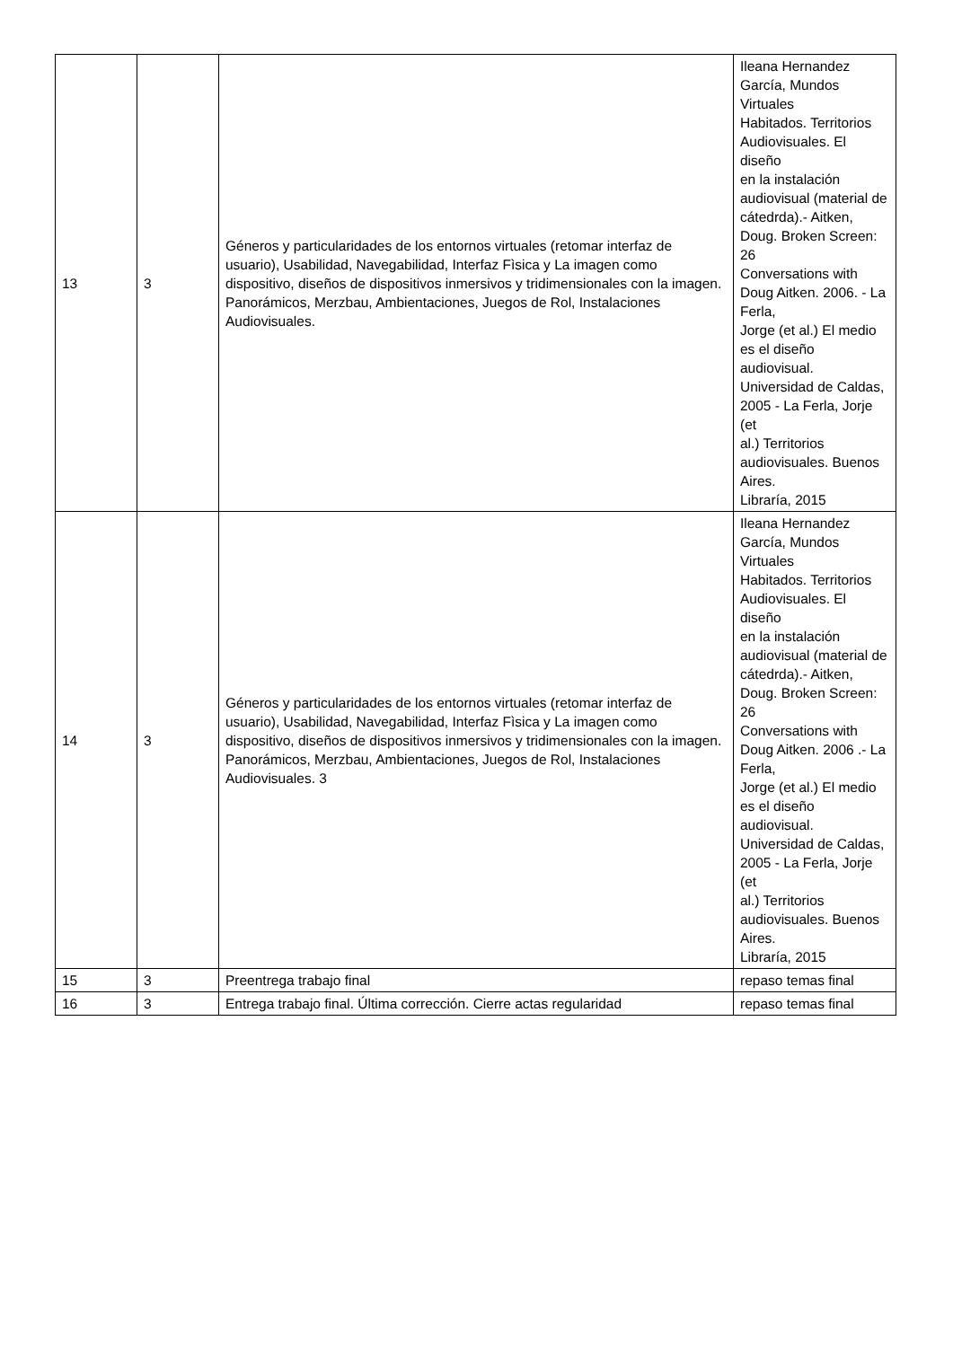| 13 | 3 | Géneros y particularidades de los entornos virtuales (retomar interfaz de usuario), Usabilidad, Navegabilidad, Interfaz Fìsica y La imagen como dispositivo, diseños de dispositivos inmersivos y tridimensionales con la imagen. Panorámicos, Merzbau, Ambientaciones, Juegos de Rol, Instalaciones Audiovisuales. | Ileana Hernandez García, Mundos Virtuales Habitados. Territorios Audiovisuales. El diseño en la instalación audiovisual (material de cátedrda).- Aitken, Doug. Broken Screen: 26 Conversations with Doug Aitken. 2006. - La Ferla, Jorge (et al.) El medio es el diseño audiovisual. Universidad de Caldas, 2005 - La Ferla, Jorje (et al.) Territorios audiovisuales. Buenos Aires. Libraría, 2015 |
| 14 | 3 | Géneros y particularidades de los entornos virtuales (retomar interfaz de usuario), Usabilidad, Navegabilidad, Interfaz Fìsica y La imagen como dispositivo, diseños de dispositivos inmersivos y tridimensionales con la imagen. Panorámicos, Merzbau, Ambientaciones, Juegos de Rol, Instalaciones Audiovisuales. 3 | Ileana Hernandez García, Mundos Virtuales Habitados. Territorios Audiovisuales. El diseño en la instalación audiovisual (material de cátedrda).- Aitken, Doug. Broken Screen: 26 Conversations with Doug Aitken. 2006 .- La Ferla, Jorge (et al.) El medio es el diseño audiovisual. Universidad de Caldas, 2005 - La Ferla, Jorje (et al.) Territorios audiovisuales. Buenos Aires. Libraría, 2015 |
| 15 | 3 | Preentrega trabajo final | repaso temas final |
| 16 | 3 | Entrega trabajo final. Última corrección. Cierre actas regularidad | repaso temas final |